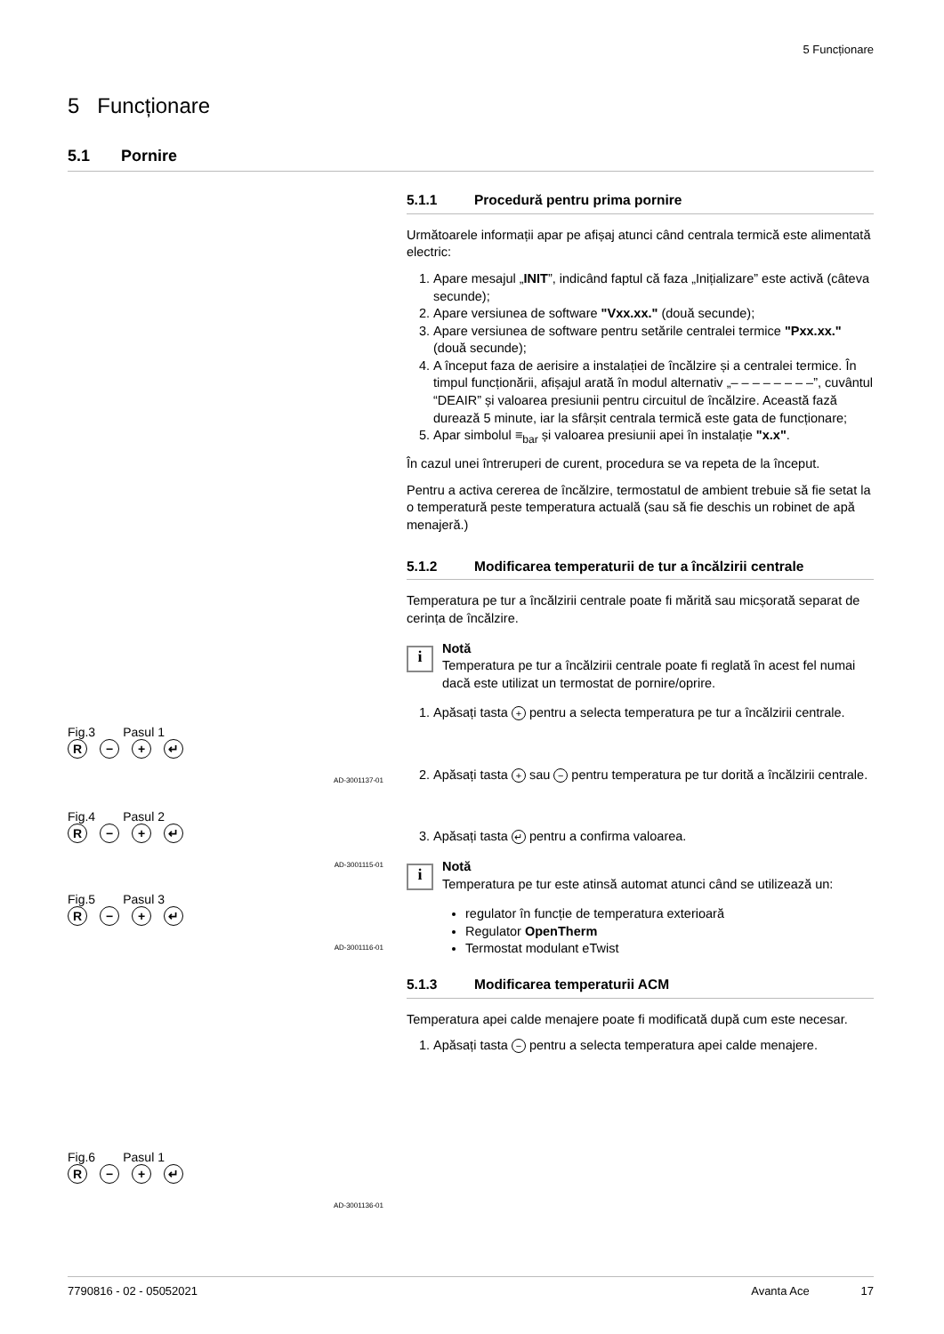5 Funcționare
5 Funcționare
5.1 Pornire
5.1.1 Procedură pentru prima pornire
Următoarele informații apar pe afișaj atunci când centrala termică este alimentată electric:
1. Apare mesajul „INIT”, indicând faptul că faza „Inițializare” este activă (câteva secunde);
2. Apare versiunea de software "Vxx.xx." (două secunde);
3. Apare versiunea de software pentru setările centralei termice "Pxx.xx." (două secunde);
4. A început faza de aerisire a instalației de încălzire și a centralei termice. În timpul funcționării, afișajul arată în modul alternativ „– – – – – – – –”, cuvântul “DEAIR” și valoarea presiunii pentru circuitul de încălzire. Această fază durează 5 minute, iar la sfârșit centrala termică este gata de funcționare;
5. Apar simbolul ≡<sub>bar</sub> și valoarea presiunii apei în instalație "x.x".
În cazul unei întreruperi de curent, procedura se va repeta de la început.
Pentru a activa cererea de încălzire, termostatul de ambient trebuie să fie setat la o temperatură peste temperatura actuală (sau să fie deschis un robinet de apă menajeră.)
5.1.2 Modificarea temperaturii de tur a încălzirii centrale
Temperatura pe tur a încălzirii centrale poate fi mărită sau micșorată separat de cerința de încălzire.
i
Notă
Temperatura pe tur a încălzirii centrale poate fi reglată în acest fel numai dacă este utilizat un termostat de pornire/oprire.
1. Apăsați tasta + pentru a selecta temperatura pe tur a încălzirii centrale.
2. Apăsați tasta + sau − pentru temperatura pe tur dorită a încălzirii centrale.
3. Apăsați tasta ↵ pentru a confirma valoarea.
i
Notă
Temperatura pe tur este atinsă automat atunci când se utilizează un:
regulator în funcție de temperatura exterioară
Regulator OpenTherm
Termostat modulant eTwist
5.1.3 Modificarea temperaturii ACM
Temperatura apei calde menajere poate fi modificată după cum este necesar.
1. Apăsați tasta − pentru a selecta temperatura apei calde menajere.
Fig.3 Pasul 1
R − + ↵
AD-3001137-01
Fig.4 Pasul 2
R − + ↵
AD-3001115-01
Fig.5 Pasul 3
R − + ↵
AD-3001116-01
Fig.6 Pasul 1
R − + ↵
AD-3001136-01
7790816 - 02 - 05052021 Avanta Ace 17